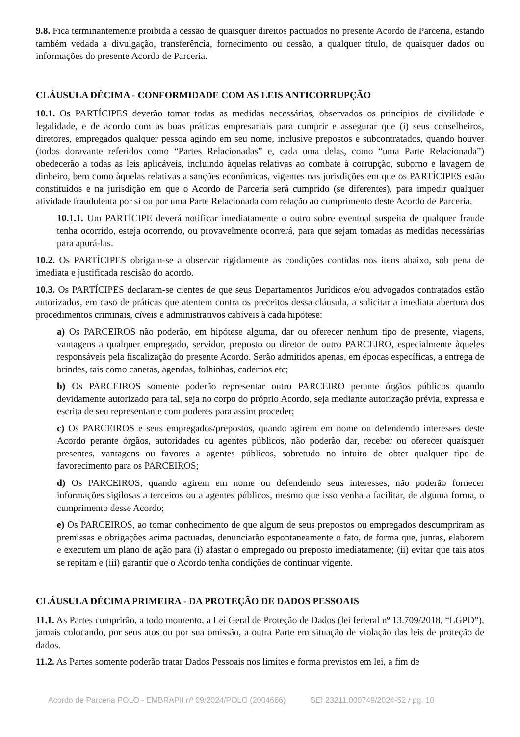9.8. Fica terminantemente proibida a cessão de quaisquer direitos pactuados no presente Acordo de Parceria, estando também vedada a divulgação, transferência, fornecimento ou cessão, a qualquer título, de quaisquer dados ou informações do presente Acordo de Parceria.
CLÁUSULA DÉCIMA - CONFORMIDADE COM AS LEIS ANTICORRUPÇÃO
10.1. Os PARTÍCIPES deverão tomar todas as medidas necessárias, observados os princípios de civilidade e legalidade, e de acordo com as boas práticas empresariais para cumprir e assegurar que (i) seus conselheiros, diretores, empregados qualquer pessoa agindo em seu nome, inclusive prepostos e subcontratados, quando houver (todos doravante referidos como “Partes Relacionadas” e, cada uma delas, como “uma Parte Relacionada”) obedecerão a todas as leis aplicáveis, incluindo àquelas relativas ao combate à corrupção, suborno e lavagem de dinheiro, bem como àquelas relativas a sanções econômicas, vigentes nas jurisdições em que os PARTÍCIPES estão constituídos e na jurisdição em que o Acordo de Parceria será cumprido (se diferentes), para impedir qualquer atividade fraudulenta por si ou por uma Parte Relacionada com relação ao cumprimento deste Acordo de Parceria.
10.1.1. Um PARTÍCIPE deverá notificar imediatamente o outro sobre eventual suspeita de qualquer fraude tenha ocorrido, esteja ocorrendo, ou provavelmente ocorrerá, para que sejam tomadas as medidas necessárias para apurá-las.
10.2. Os PARTÍCIPES obrigam-se a observar rigidamente as condições contidas nos itens abaixo, sob pena de imediata e justificada rescisão do acordo.
10.3. Os PARTÍCIPES declaram-se cientes de que seus Departamentos Jurídicos e/ou advogados contratados estão autorizados, em caso de práticas que atentem contra os preceitos dessa cláusula, a solicitar a imediata abertura dos procedimentos criminais, cíveis e administrativos cabíveis à cada hipótese:
a) Os PARCEIROS não poderão, em hipótese alguma, dar ou oferecer nenhum tipo de presente, viagens, vantagens a qualquer empregado, servidor, preposto ou diretor de outro PARCEIRO, especialmente àqueles responsáveis pela fiscalização do presente Acordo. Serão admitidos apenas, em épocas específicas, a entrega de brindes, tais como canetas, agendas, folhinhas, cadernos etc;
b) Os PARCEIROS somente poderão representar outro PARCEIRO perante órgãos públicos quando devidamente autorizado para tal, seja no corpo do próprio Acordo, seja mediante autorização prévia, expressa e escrita de seu representante com poderes para assim proceder;
c) Os PARCEIROS e seus empregados/prepostos, quando agirem em nome ou defendendo interesses deste Acordo perante órgãos, autoridades ou agentes públicos, não poderão dar, receber ou oferecer quaisquer presentes, vantagens ou favores a agentes públicos, sobretudo no intuito de obter qualquer tipo de favorecimento para os PARCEIROS;
d) Os PARCEIROS, quando agirem em nome ou defendendo seus interesses, não poderão fornecer informações sigilosas a terceiros ou a agentes públicos, mesmo que isso venha a facilitar, de alguma forma, o cumprimento desse Acordo;
e) Os PARCEIROS, ao tomar conhecimento de que algum de seus prepostos ou empregados descumpriram as premissas e obrigações acima pactuadas, denunciarão espontaneamente o fato, de forma que, juntas, elaborem e executem um plano de ação para (i) afastar o empregado ou preposto imediatamente; (ii) evitar que tais atos se repitam e (iii) garantir que o Acordo tenha condições de continuar vigente.
CLÁUSULA DÉCIMA PRIMEIRA - DA PROTEÇÃO DE DADOS PESSOAIS
11.1. As Partes cumprirão, a todo momento, a Lei Geral de Proteção de Dados (lei federal nº 13.709/2018, “LGPD”), jamais colocando, por seus atos ou por sua omissão, a outra Parte em situação de violação das leis de proteção de dados.
11.2. As Partes somente poderão tratar Dados Pessoais nos limites e forma previstos em lei, a fim de
Acordo de Parceria POLO - EMBRAPII nº 09/2024/POLO (2004666) SEI 23211.000749/2024-52 / pg. 10